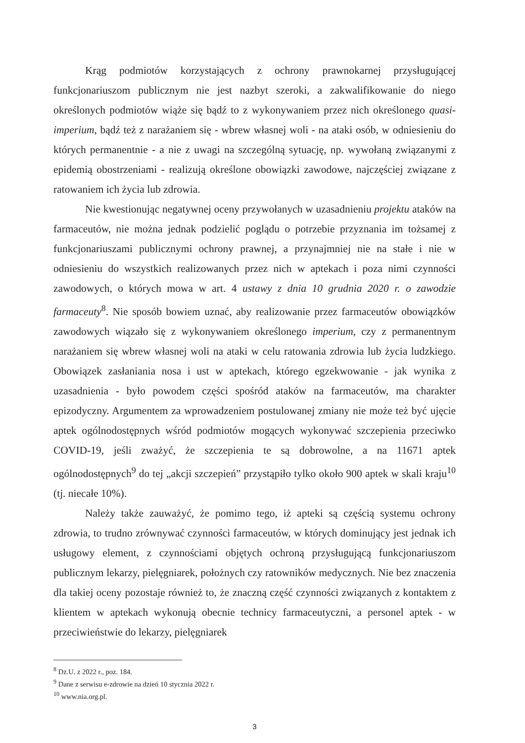Krąg podmiotów korzystających z ochrony prawnokarnej przysługującej funkcjonariuszom publicznym nie jest nazbyt szeroki, a zakwalifikowanie do niego określonych podmiotów wiąże się bądź to z wykonywaniem przez nich określonego quasi-imperium, bądź też z narażaniem się - wbrew własnej woli - na ataki osób, w odniesieniu do których permanentnie - a nie z uwagi na szczególną sytuację, np. wywołaną związanymi z epidemią obostrzeniami - realizują określone obowiązki zawodowe, najczęściej związane z ratowaniem ich życia lub zdrowia.
Nie kwestionując negatywnej oceny przywołanych w uzasadnieniu projektu ataków na farmaceutów, nie można jednak podzielić poglądu o potrzebie przyznania im tożsamej z funkcjonariuszami publicznymi ochrony prawnej, a przynajmniej nie na stałe i nie w odniesieniu do wszystkich realizowanych przez nich w aptekach i poza nimi czynności zawodowych, o których mowa w art. 4 ustawy z dnia 10 grudnia 2020 r. o zawodzie farmaceuty<sup>8</sup>. Nie sposób bowiem uznać, aby realizowanie przez farmaceutów obowiązków zawodowych wiązało się z wykonywaniem określonego imperium, czy z permanentnym narażaniem się wbrew własnej woli na ataki w celu ratowania zdrowia lub życia ludzkiego. Obowiązek zasłaniania nosa i ust w aptekach, którego egzekwowanie - jak wynika z uzasadnienia - było powodem części spośród ataków na farmaceutów, ma charakter epizodyczny. Argumentem za wprowadzeniem postulowanej zmiany nie może też być ujęcie aptek ogólnodostępnych wśród podmiotów mogących wykonywać szczepienia przeciwko COVID-19, jeśli zważyć, że szczepienia te są dobrowolne, a na 11671 aptek ogólnodostępnych<sup>9</sup> do tej „akcji szczepień” przystąpiło tylko około 900 aptek w skali kraju<sup>10</sup> (tj. niecałe 10%).
Należy także zauważyć, że pomimo tego, iż apteki są częścią systemu ochrony zdrowia, to trudno zrównywać czynności farmaceutów, w których dominujący jest jednak ich usługowy element, z czynnościami objętych ochroną przysługującą funkcjonariuszom publicznym lekarzy, pielęgniarek, położnych czy ratowników medycznych. Nie bez znaczenia dla takiej oceny pozostaje również to, że znaczną część czynności związanych z kontaktem z klientem w aptekach wykonują obecnie technicy farmaceutyczni, a personel aptek - w przeciwieństwie do lekarzy, pielęgniarek
<sup>8</sup> Dz.U. z 2022 r., poz. 184.
<sup>9</sup> Dane z serwisu e-zdrowie na dzień 10 stycznia 2022 r.
<sup>10</sup> www.nia.org.pl.
3